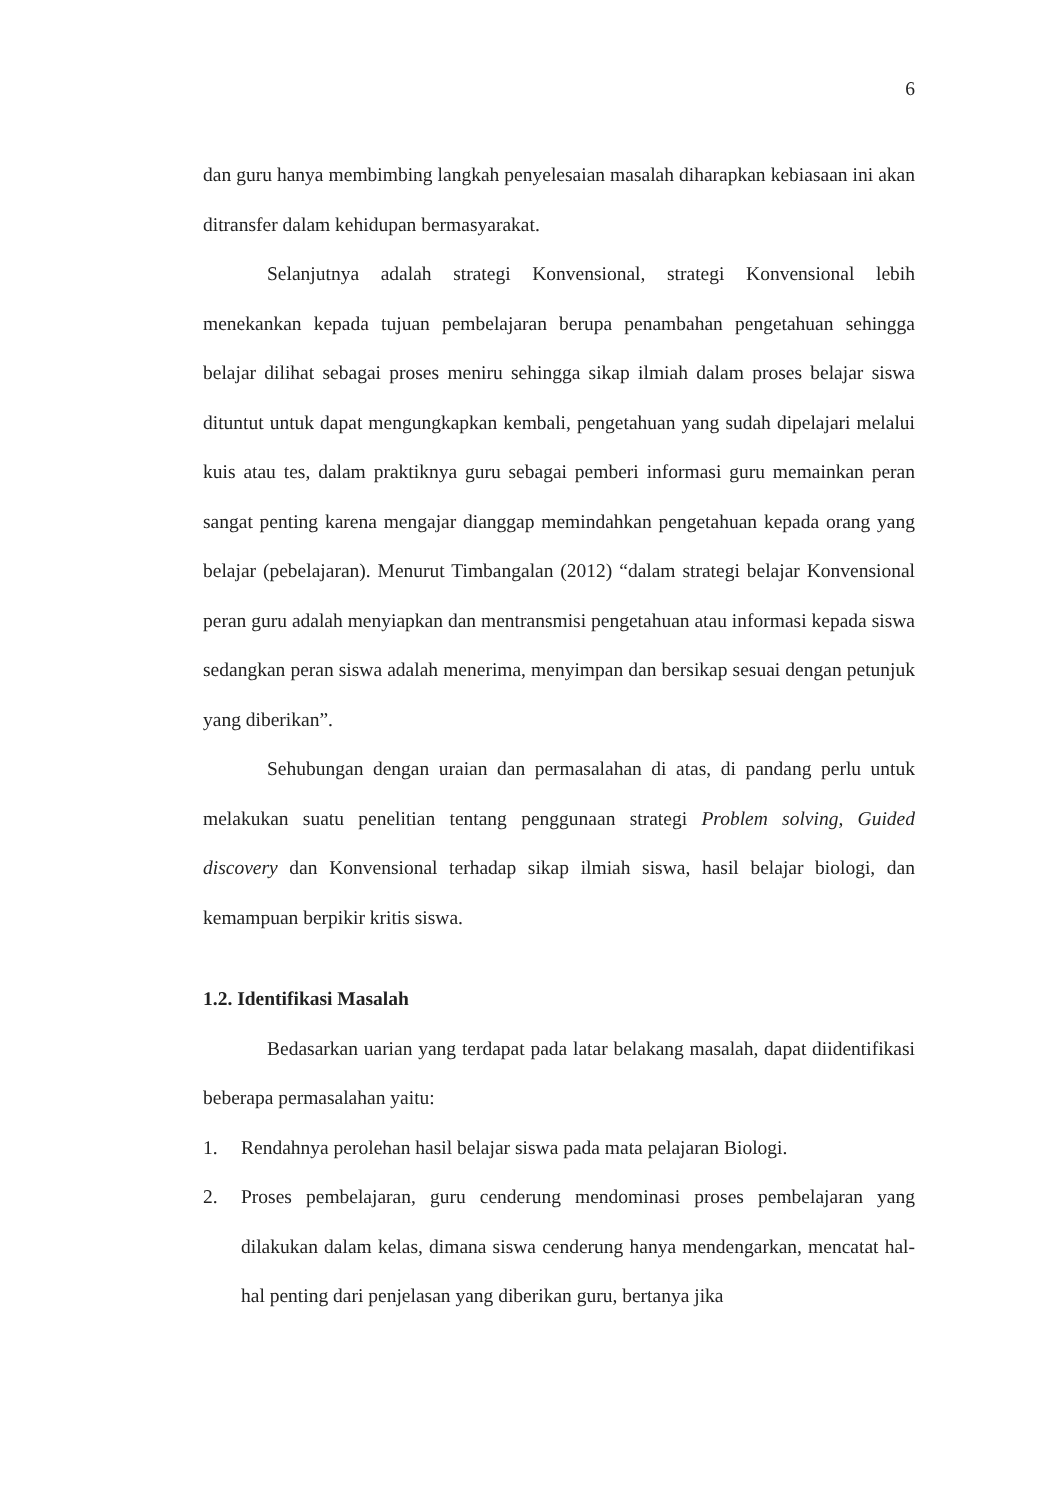6
dan guru hanya membimbing langkah penyelesaian masalah diharapkan kebiasaan ini akan ditransfer dalam kehidupan bermasyarakat.
Selanjutnya adalah strategi Konvensional, strategi Konvensional lebih menekankan kepada tujuan pembelajaran berupa penambahan pengetahuan sehingga belajar dilihat sebagai proses meniru sehingga sikap ilmiah dalam proses belajar siswa dituntut untuk dapat mengungkapkan kembali, pengetahuan yang sudah dipelajari melalui kuis atau tes, dalam praktiknya guru sebagai pemberi informasi guru memainkan peran sangat penting karena mengajar dianggap memindahkan pengetahuan kepada orang yang belajar (pebelajaran). Menurut Timbangalan (2012) “dalam strategi belajar Konvensional peran guru adalah menyiapkan dan mentransmisi pengetahuan atau informasi kepada siswa sedangkan peran siswa adalah menerima, menyimpan dan bersikap sesuai dengan petunjuk yang diberikan”.
Sehubungan dengan uraian dan permasalahan di atas, di pandang perlu untuk melakukan suatu penelitian tentang penggunaan strategi Problem solving, Guided discovery dan Konvensional terhadap sikap ilmiah siswa, hasil belajar biologi, dan kemampuan berpikir kritis siswa.
1.2. Identifikasi Masalah
Bedasarkan uarian yang terdapat pada latar belakang masalah, dapat diidentifikasi beberapa permasalahan yaitu:
1. Rendahnya perolehan hasil belajar siswa pada mata pelajaran Biologi.
2. Proses pembelajaran, guru cenderung mendominasi proses pembelajaran yang dilakukan dalam kelas, dimana siswa cenderung hanya mendengarkan, mencatat hal-hal penting dari penjelasan yang diberikan guru, bertanya jika